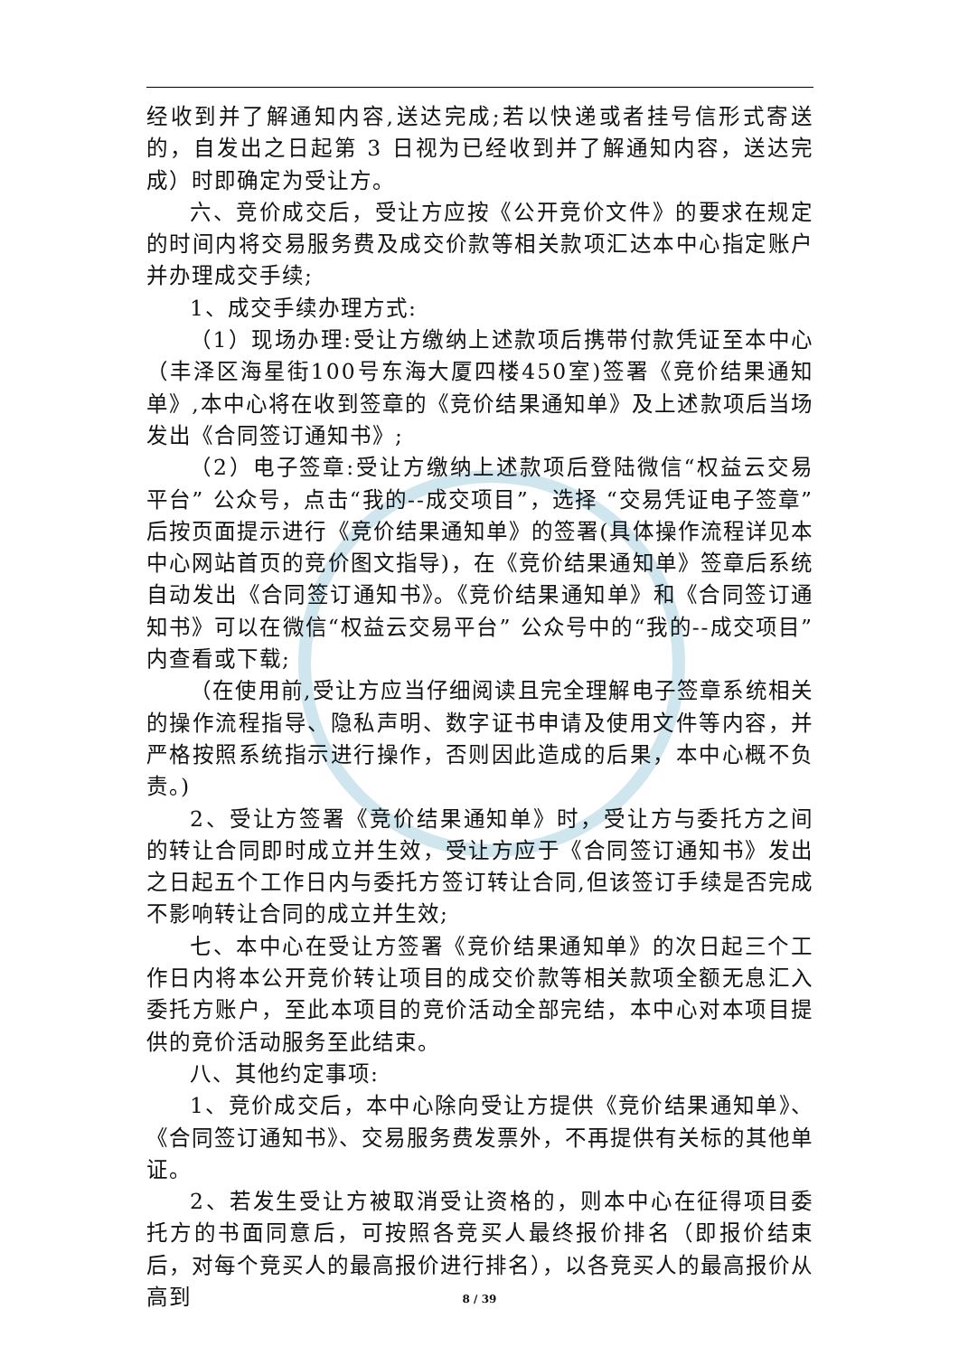经收到并了解通知内容,送达完成;若以快递或者挂号信形式寄送的，自发出之日起第 3 日视为已经收到并了解通知内容，送达完成）时即确定为受让方。
六、竞价成交后，受让方应按《公开竞价文件》的要求在规定的时间内将交易服务费及成交价款等相关款项汇达本中心指定账户并办理成交手续;
1、成交手续办理方式:
（1）现场办理:受让方缴纳上述款项后携带付款凭证至本中心（丰泽区海星街100号东海大厦四楼450室)签署《竞价结果通知单》,本中心将在收到签章的《竞价结果通知单》及上述款项后当场发出《合同签订通知书》;
（2）电子签章:受让方缴纳上述款项后登陆微信“权益云交易平台” 公众号，点击“我的--成交项目”，选择 “交易凭证电子签章”后按页面提示进行《竞价结果通知单》的签署(具体操作流程详见本中心网站首页的竞价图文指导)，在《竞价结果通知单》签章后系统自动发出《合同签订通知书》。《竞价结果通知单》和《合同签订通知书》可以在微信“权益云交易平台” 公众号中的“我的--成交项目”内查看或下载;
（在使用前,受让方应当仔细阅读且完全理解电子签章系统相关的操作流程指导、隐私声明、数字证书申请及使用文件等内容，并严格按照系统指示进行操作，否则因此造成的后果，本中心概不负责。)
2、受让方签署《竞价结果通知单》时，受让方与委托方之间的转让合同即时成立并生效，受让方应于《合同签订通知书》发出之日起五个工作日内与委托方签订转让合同,但该签订手续是否完成不影响转让合同的成立并生效;
七、本中心在受让方签署《竞价结果通知单》的次日起三个工作日内将本公开竞价转让项目的成交价款等相关款项全额无息汇入委托方账户，至此本项目的竞价活动全部完结，本中心对本项目提供的竞价活动服务至此结束。
八、其他约定事项:
1、竞价成交后，本中心除向受让方提供《竞价结果通知单》、《合同签订通知书》、交易服务费发票外，不再提供有关标的其他单证。
2、若发生受让方被取消受让资格的，则本中心在征得项目委托方的书面同意后，可按照各竞买人最终报价排名（即报价结束后，对每个竞买人的最高报价进行排名），以各竞买人的最高报价从高到
8 / 39